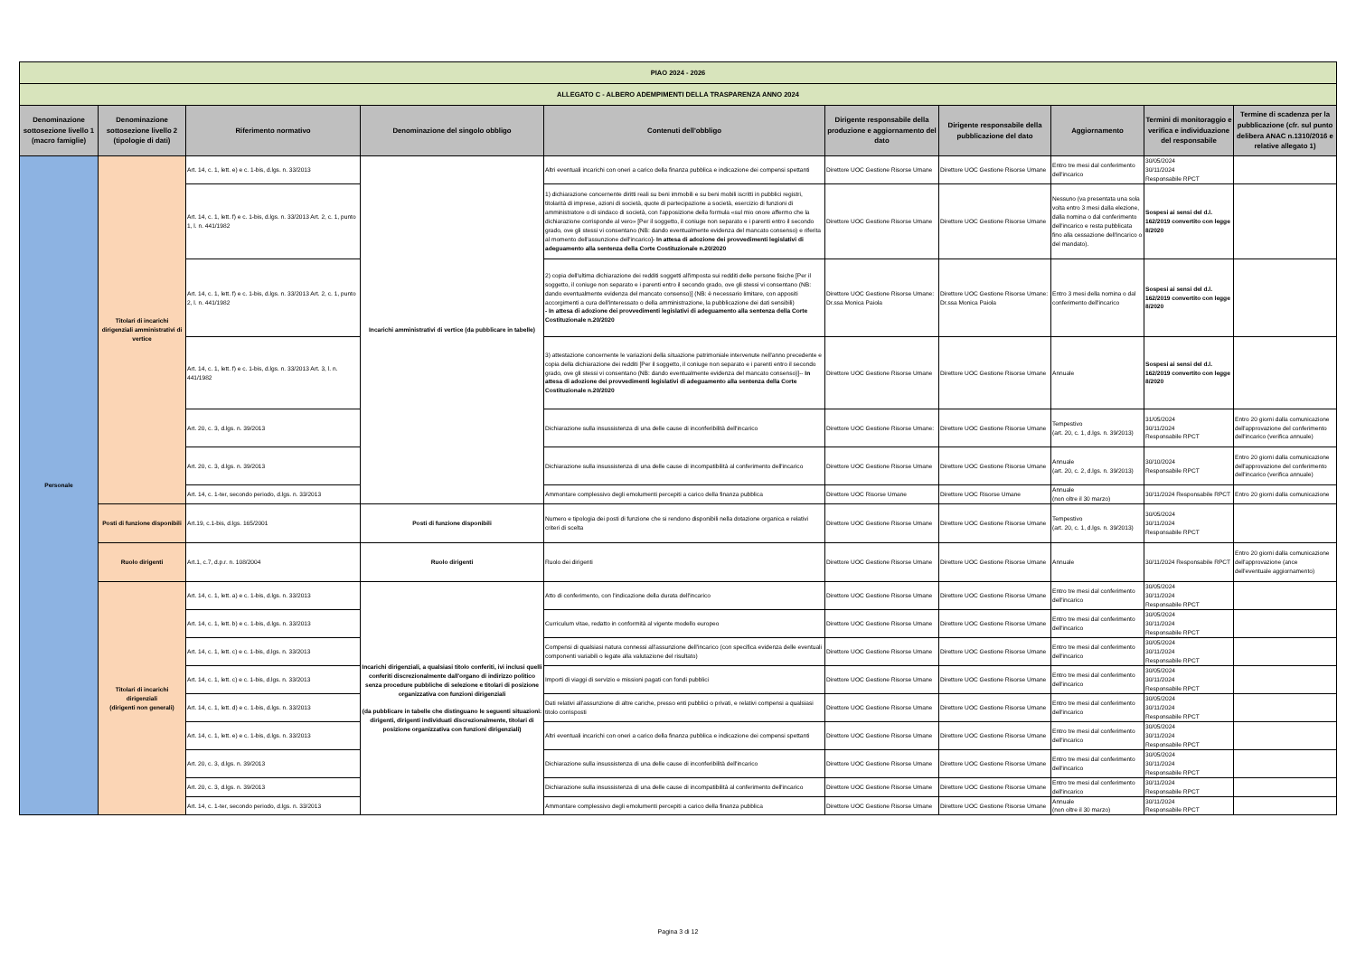| PIAO 2024 - 2026 | | | | | | | | | |
| ALLEGATO C - ALBERO ADEMPIMENTI DELLA TRASPARENZA ANNO 2024 | | | | | | | | | |
| Denominazione sottosezione livello 1 (macro famiglie) | Denominazione sottosezione livello 2 (tipologie di dati) | Riferimento normativo | Denominazione del singolo obbligo | Contenuti dell'obbligo | Dirigente responsabile della produzione e aggiornamento del dato | Dirigente responsabile della pubblicazione del dato | Aggiornamento | Termini di monitoraggio e verifica e individuazione del responsabile | Termine di scadenza per la pubblicazione (cfr. sul punto delibera ANAC n.1310/2016 e relative allegato 1) |
| Personale | Titolari di incarichi dirigenziali amministrativi di vertice | Art. 14, c. 1, lett. e) e c. 1-bis, d.lgs. n. 33/2013 | Incarichi amministrativi di vertice (da pubblicare in tabelle) | Altri eventuali incarichi con oneri a carico della finanza pubblica e indicazione dei compensi spettanti | Direttore UOC Gestione Risorse Umane | Direttore UOC Gestione Risorse Umane | Entro tre mesi dal conferimento dell'incarico | 30/05/2024 30/11/2024 Responsabile RPCT | |
| | | Art. 14, c. 1, lett. f) e c. 1-bis, d.lgs. n. 33/2013 Art. 2, c. 1, punto 1, l. n. 441/1982 | | 1) dichiarazione concernente diritti reali su beni immobili e su beni mobili iscritti in pubblici registri, titolarità di imprese, azioni di società, quote di partecipazione a società, esercizio di funzioni di amministratore o di sindaco di società, con l'apposizione della formula «sul mio onore affermo che la dichiarazione corrisponde al vero» [Per il soggetto, il coniuge non separato e i parenti entro il secondo grado, ove gli stessi vi consentano (NB: dando eventualmente evidenza del mancato consenso) e riferita al momento dell'assunzione dell'incarico] - In attesa di adozione dei provvedimenti legislativi di adeguamento alla sentenza della Corte Costituzionale n.20/2020 | Direttore UOC Gestione Risorse Umane | Direttore UOC Gestione Risorse Umane | Nessuno (va presentata una sola volta entro 3 mesi dalla elezione, dalla nomina o dal conferimento dell'incarico e resta pubblicata fino alla cessazione dell'incarico o del mandato). | Sospesi ai sensi del d.l. 162/2019 convertito con legge 8/2020 | |
| | | Art. 14, c. 1, lett. f) e c. 1-bis, d.lgs. n. 33/2013 Art. 2, c. 1, punto 2, l. n. 441/1982 | | 2) copia dell'ultima dichiarazione dei redditi soggetti all'imposta sui redditi delle persone fisiche [Per il soggetto, il coniuge non separato e i parenti entro il secondo grado, ove gli stessi vi consentano (NB: dando eventualmente evidenza del mancato consenso)] (NB: è necessario limitare, con appositi accorgimenti a cura dell'interessato o della amministrazione, la pubblicazione dei dati sensibili) - In attesa di adozione dei provvedimenti legislativi di adeguamento alla sentenza della Corte Costituzionale n.20/2020 | Direttore UOC Gestione Risorse Umane: Dr.ssa Monica Paiola | Direttore UOC Gestione Risorse Umane: Dr.ssa Monica Paiola | Entro 3 mesi della nomina o dal conferimento dell'incarico | Sospesi ai sensi del d.l. 162/2019 convertito con legge 8/2020 | |
| | | Art. 14, c. 1, lett. f) e c. 1-bis, d.lgs. n. 33/2013 Art. 3, l. n. 441/1982 | | 3) attestazione concernente le variazioni della situazione patrimoniale intervenute nell'anno precedente e copia della dichiarazione dei redditi [Per il soggetto, il coniuge non separato e i parenti entro il secondo grado, ove gli stessi vi consentano (NB: dando eventualmente evidenza del mancato consenso)]-- In attesa di adozione dei provvedimenti legislativi di adeguamento alla sentenza della Corte Costituzionale n.20/2020 | Direttore UOC Gestione Risorse Umane | Direttore UOC Gestione Risorse Umane | Annuale | Sospesi ai sensi del d.l. 162/2019 convertito con legge 8/2020 | |
| | | Art. 20, c. 3, d.lgs. n. 39/2013 | | Dichiarazione sulla insussistenza di una delle cause di inconferibilità dell'incarico | Direttore UOC Gestione Risorse Umane: | Direttore UOC Gestione Risorse Umane | Tempestivo (art. 20, c. 1, d.lgs. n. 39/2013) | 31/05/2024 30/11/2024 Responsabile RPCT | Entro 20 giorni dalla comunicazione dell'approvazione del conferimento dell'incarico (verifica annuale) |
| | | Art. 20, c. 3, d.lgs. n. 39/2013 | | Dichiarazione sulla insussistenza di una delle cause di incompatibilità al conferimento dell'incarico | Direttore UOC Gestione Risorse Umane | Direttore UOC Gestione Risorse Umane | Annuale (art. 20, c. 2, d.lgs. n. 39/2013) | 30/10/2024 Responsabile RPCT | Entro 20 giorni dalla comunicazione dell'approvazione del conferimento dell'incarico (verifica annuale) |
| | | Art. 14, c. 1-ter, secondo periodo, d.lgs. n. 33/2013 | | Ammontare complessivo degli emolumenti percepiti a carico della finanza pubblica | Direttore UOC Risorse Umane | Direttore UOC Risorse Umane | Annuale (non oltre il 30 marzo) | 30/11/2024 Responsabile RPCT | Entro 20 giorni dalla comunicazione |
| | Posti di funzione disponibili | Art.19, c.1-bis, d.lgs. 165/2001 | Posti di funzione disponibili | Numero e tipologia dei posti di funzione che si rendono disponibili nella dotazione organica e relativi criteri di scelta | Direttore UOC Gestione Risorse Umane | Direttore UOC Gestione Risorse Umane | Tempestivo (art. 20, c. 1, d.lgs. n. 39/2013) | 30/05/2024 30/11/2024 Responsabile RPCT | |
| | Ruolo dirigenti | Art.1, c.7, d.p.r. n. 108/2004 | Ruolo dirigenti | Ruolo dei dirigenti | Direttore UOC Gestione Risorse Umane | Direttore UOC Gestione Risorse Umane | Annuale | 30/11/2024 Responsabile RPCT | Entro 20 giorni dalla comunicazione dell'approvazione (ance dell'eventuale aggiornamento) |
| | Titolari di incarichi dirigenziali (dirigenti non generali) | Art. 14, c. 1, lett. a) e c. 1-bis, d.lgs. n. 33/2013 | Incarichi dirigenziali, a qualsiasi titolo conferiti, ivi inclusi quelli conferiti discrezionalmente dall'organo di indirizzo politico senza procedure pubbliche di selezione e titolari di posizione organizzativa con funzioni dirigenziali (da pubblicare in tabelle che distinguano le seguenti situazioni: dirigenti, dirigenti individuati discrezionalmente, titolari di posizione organizzativa con funzioni dirigenziali) | Atto di conferimento, con l'indicazione della durata dell'incarico | Direttore UOC Gestione Risorse Umane | Direttore UOC Gestione Risorse Umane | Entro tre mesi dal conferimento dell'incarico | 30/05/2024 30/11/2024 Responsabile RPCT | |
| | | Art. 14, c. 1, lett. b) e c. 1-bis, d.lgs. n. 33/2013 | | Curriculum vitae, redatto in conformità al vigente modello europeo | Direttore UOC Gestione Risorse Umane | Direttore UOC Gestione Risorse Umane | Entro tre mesi dal conferimento dell'incarico | 30/05/2024 30/11/2024 Responsabile RPCT | |
| | | Art. 14, c. 1, lett. c) e c. 1-bis, d.lgs. n. 33/2013 | | Compensi di qualsiasi natura connessi all'assunzione dell'incarico (con specifica evidenza delle eventuali componenti variabili o legate alla valutazione del risultato) | Direttore UOC Gestione Risorse Umane | Direttore UOC Gestione Risorse Umane | Entro tre mesi dal conferimento dell'incarico | 30/05/2024 30/11/2024 Responsabile RPCT | |
| | | Art. 14, c. 1, lett. c) e c. 1-bis, d.lgs. n. 33/2013 | | Importi di viaggi di servizio e missioni pagati con fondi pubblici | Direttore UOC Gestione Risorse Umane | Direttore UOC Gestione Risorse Umane | Entro tre mesi dal conferimento dell'incarico | 30/05/2024 30/11/2024 Responsabile RPCT | |
| | | Art. 14, c. 1, lett. d) e c. 1-bis, d.lgs. n. 33/2013 | | Dati relativi all'assunzione di altre cariche, presso enti pubblici o privati, e relativi compensi a qualsiasi titolo corrisposti | Direttore UOC Gestione Risorse Umane | Direttore UOC Gestione Risorse Umane | Entro tre mesi dal conferimento dell'incarico | 30/05/2024 30/11/2024 Responsabile RPCT | |
| | | Art. 14, c. 1, lett. e) e c. 1-bis, d.lgs. n. 33/2013 | | Altri eventuali incarichi con oneri a carico della finanza pubblica e indicazione dei compensi spettanti | Direttore UOC Gestione Risorse Umane | Direttore UOC Gestione Risorse Umane | Entro tre mesi dal conferimento dell'incarico | 30/05/2024 30/11/2024 Responsabile RPCT | |
| | | Art. 20, c. 3, d.lgs. n. 39/2013 | | Dichiarazione sulla insussistenza di una delle cause di inconferibilità dell'incarico | Direttore UOC Gestione Risorse Umane | Direttore UOC Gestione Risorse Umane | Entro tre mesi dal conferimento dell'incarico | 30/05/2024 30/11/2024 Responsabile RPCT | |
| | | Art. 20, c. 3, d.lgs. n. 39/2013 | | Dichiarazione sulla insussistenza di una delle cause di incompatibilità al conferimento dell'incarico | Direttore UOC Gestione Risorse Umane | Direttore UOC Gestione Risorse Umane | Entro tre mesi dal conferimento dell'incarico | 30/11/2024 Responsabile RPCT | |
| | | Art. 14, c. 1-ter, secondo periodo, d.lgs. n. 33/2013 | | Ammontare complessivo degli emolumenti percepiti a carico della finanza pubblica | Direttore UOC Gestione Risorse Umane | Direttore UOC Gestione Risorse Umane | Annuale (non oltre il 30 marzo) | 30/11/2024 Responsabile RPCT | |
Pagina 3 di 12